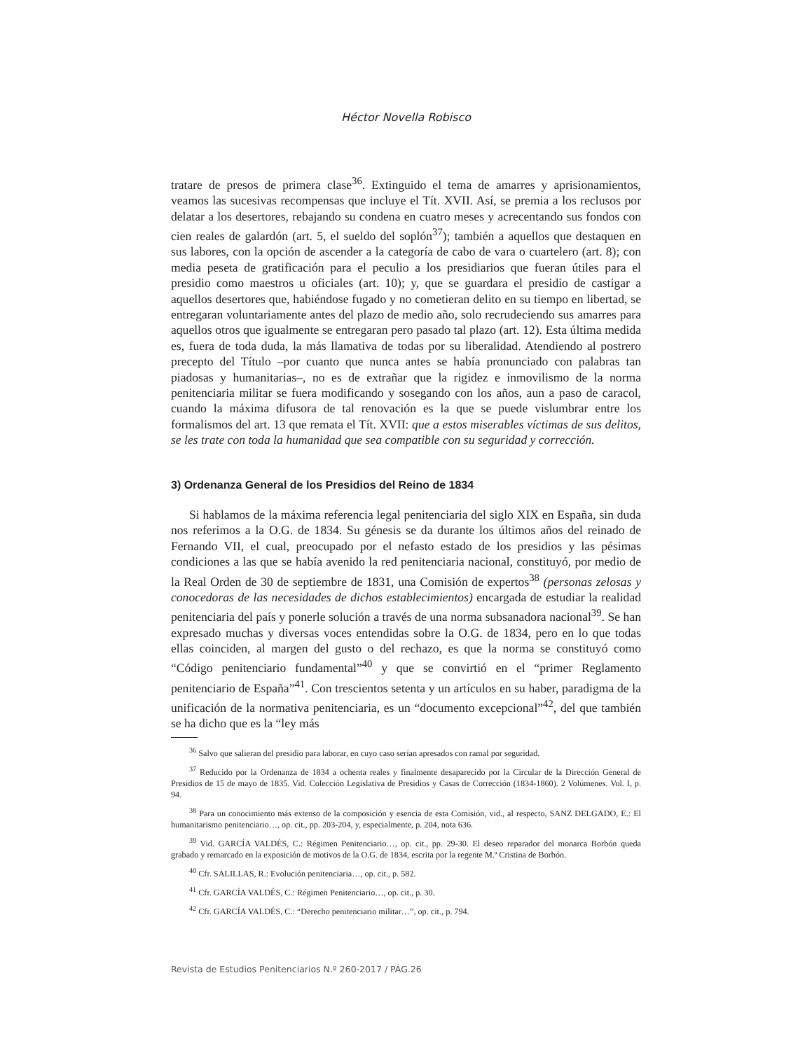Héctor Novella Robisco
tratare de presos de primera clase<sup>36</sup>. Extinguido el tema de amarres y aprisionamientos, veamos las sucesivas recompensas que incluye el Tít. XVII. Así, se premia a los reclusos por delatar a los desertores, rebajando su condena en cuatro meses y acrecentando sus fondos con cien reales de galardón (art. 5, el sueldo del soplón<sup>37</sup>); también a aquellos que destaquen en sus labores, con la opción de ascender a la categoría de cabo de vara o cuartelero (art. 8); con media peseta de gratificación para el peculio a los presidiarios que fueran útiles para el presidio como maestros u oficiales (art. 10); y, que se guardara el presidio de castigar a aquellos desertores que, habiéndose fugado y no cometieran delito en su tiempo en libertad, se entregaran voluntariamente antes del plazo de medio año, solo recrudeciendo sus amarres para aquellos otros que igualmente se entregaran pero pasado tal plazo (art. 12). Esta última medida es, fuera de toda duda, la más llamativa de todas por su liberalidad. Atendiendo al postrero precepto del Título –por cuanto que nunca antes se había pronunciado con palabras tan piadosas y humanitarias–, no es de extrañar que la rigidez e inmovilismo de la norma penitenciaria militar se fuera modificando y sosegando con los años, aun a paso de caracol, cuando la máxima difusora de tal renovación es la que se puede vislumbrar entre los formalismos del art. 13 que remata el Tít. XVII: que a estos miserables víctimas de sus delitos, se les trate con toda la humanidad que sea compatible con su seguridad y corrección.
3) Ordenanza General de los Presidios del Reino de 1834
Si hablamos de la máxima referencia legal penitenciaria del siglo XIX en España, sin duda nos referimos a la O.G. de 1834. Su génesis se da durante los últimos años del reinado de Fernando VII, el cual, preocupado por el nefasto estado de los presidios y las pésimas condiciones a las que se había avenido la red penitenciaria nacional, constituyó, por medio de la Real Orden de 30 de septiembre de 1831, una Comisión de expertos<sup>38</sup> (personas zelosas y conocedoras de las necesidades de dichos establecimientos) encargada de estudiar la realidad penitenciaria del país y ponerle solución a través de una norma subsanadora nacional<sup>39</sup>. Se han expresado muchas y diversas voces entendidas sobre la O.G. de 1834, pero en lo que todas ellas coinciden, al margen del gusto o del rechazo, es que la norma se constituyó como “Código penitenciario fundamental”<sup>40</sup> y que se convirtió en el “primer Reglamento penitenciario de España”<sup>41</sup>. Con trescientos setenta y un artículos en su haber, paradigma de la unificación de la normativa penitenciaria, es un “documento excepcional”<sup>42</sup>, del que también se ha dicho que es la “ley más
<sup>36</sup> Salvo que salieran del presidio para laborar, en cuyo caso serían apresados con ramal por seguridad.
<sup>37</sup> Reducido por la Ordenanza de 1834 a ochenta reales y finalmente desaparecido por la Circular de la Dirección General de Presidios de 15 de mayo de 1835. Vid. Colección Legislativa de Presidios y Casas de Corrección (1834-1860). 2 Volúmenes. Vol. I, p. 94.
<sup>38</sup> Para un conocimiento más extenso de la composición y esencia de esta Comisión, vid., al respecto, SANZ DELGADO, E.: El humanitarismo penitenciario…, op. cit., pp. 203-204, y, especialmente, p. 204, nota 636.
<sup>39</sup> Vid. GARCÍA VALDÉS, C.: Régimen Penitenciario…, op. cit., pp. 29-30. El deseo reparador del monarca Borbón queda grabado y remarcado en la exposición de motivos de la O.G. de 1834, escrita por la regente M.ª Cristina de Borbón.
<sup>40</sup> Cfr. SALILLAS, R.: Evolución penitenciaria…, op. cit., p. 582.
<sup>41</sup> Cfr. GARCÍA VALDÉS, C.: Régimen Penitenciario…, op. cit., p. 30.
<sup>42</sup> Cfr. GARCÍA VALDÉS, C.: “Derecho penitenciario militar…”, op. cit., p. 794.
Revista de Estudios Penitenciarios N.º 260-2017 / PÁG.26